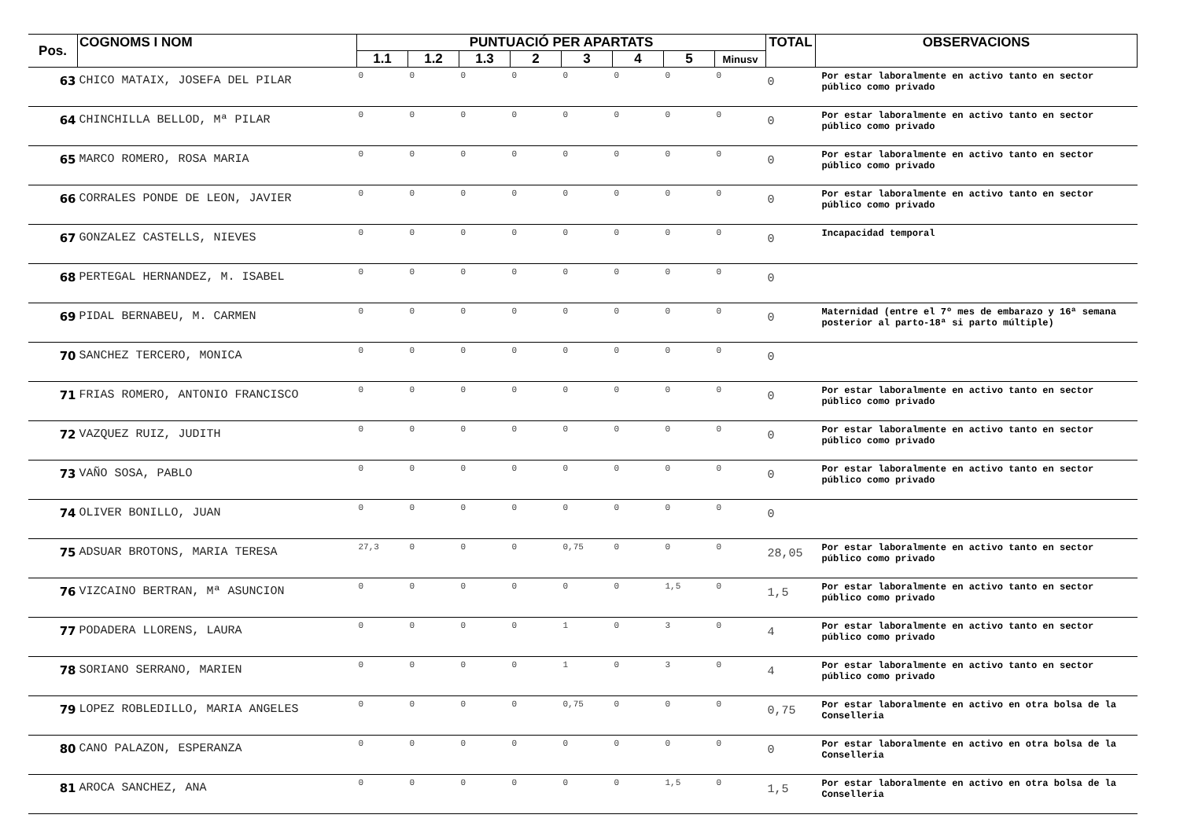| Pos. | COGNOMS I NOM | PUNTUACIÓ PER APARTATS | | | | | | | | TOTAL | OBSERVACIONS |
| --- | --- | --- | --- | --- | --- | --- | --- | --- | --- | --- | --- |
| | | 1.1 | 1.2 | 1.3 | 2 | 3 | 4 | 5 | Minusv | | |
| 63 | CHICO MATAIX, JOSEFA DEL PILAR | 0 | 0 | 0 | 0 | 0 | 0 | 0 | 0 | 0 | Por estar laboralmente en activo tanto en sector público como privado |
| 64 | CHINCHILLA BELLOD, Mª PILAR | 0 | 0 | 0 | 0 | 0 | 0 | 0 | 0 | 0 | Por estar laboralmente en activo tanto en sector público como privado |
| 65 | MARCO ROMERO, ROSA MARIA | 0 | 0 | 0 | 0 | 0 | 0 | 0 | 0 | 0 | Por estar laboralmente en activo tanto en sector público como privado |
| 66 | CORRALES PONDE DE LEON, JAVIER | 0 | 0 | 0 | 0 | 0 | 0 | 0 | 0 | 0 | Por estar laboralmente en activo tanto en sector público como privado |
| 67 | GONZALEZ CASTELLS, NIEVES | 0 | 0 | 0 | 0 | 0 | 0 | 0 | 0 | 0 | Incapacidad temporal |
| 68 | PERTEGAL HERNANDEZ, M. ISABEL | 0 | 0 | 0 | 0 | 0 | 0 | 0 | 0 | 0 | |
| 69 | PIDAL BERNABEU, M. CARMEN | 0 | 0 | 0 | 0 | 0 | 0 | 0 | 0 | 0 | Maternidad (entre el 7º mes de embarazo y 16ª semana posterior al parto-18ª si parto múltiple) |
| 70 | SANCHEZ TERCERO, MONICA | 0 | 0 | 0 | 0 | 0 | 0 | 0 | 0 | 0 | |
| 71 | FRIAS ROMERO, ANTONIO FRANCISCO | 0 | 0 | 0 | 0 | 0 | 0 | 0 | 0 | 0 | Por estar laboralmente en activo tanto en sector público como privado |
| 72 | VAZQUEZ RUIZ, JUDITH | 0 | 0 | 0 | 0 | 0 | 0 | 0 | 0 | 0 | Por estar laboralmente en activo tanto en sector público como privado |
| 73 | VAÑO SOSA, PABLO | 0 | 0 | 0 | 0 | 0 | 0 | 0 | 0 | 0 | Por estar laboralmente en activo tanto en sector público como privado |
| 74 | OLIVER BONILLO, JUAN | 0 | 0 | 0 | 0 | 0 | 0 | 0 | 0 | 0 | |
| 75 | ADSUAR BROTONS, MARIA TERESA | 27,3 | 0 | 0 | 0 | 0,75 | 0 | 0 | 0 | 28,05 | Por estar laboralmente en activo tanto en sector público como privado |
| 76 | VIZCAINO BERTRAN, Mª ASUNCION | 0 | 0 | 0 | 0 | 0 | 0 | 1,5 | 0 | 1,5 | Por estar laboralmente en activo tanto en sector público como privado |
| 77 | PODADERA LLORENS, LAURA | 0 | 0 | 0 | 0 | 1 | 0 | 3 | 0 | 4 | Por estar laboralmente en activo tanto en sector público como privado |
| 78 | SORIANO SERRANO, MARIEN | 0 | 0 | 0 | 0 | 1 | 0 | 3 | 0 | 4 | Por estar laboralmente en activo tanto en sector público como privado |
| 79 | LOPEZ ROBLEDILLO, MARIA ANGELES | 0 | 0 | 0 | 0 | 0,75 | 0 | 0 | 0 | 0,75 | Por estar laboralmente en activo en otra bolsa de la Conselleria |
| 80 | CANO PALAZON, ESPERANZA | 0 | 0 | 0 | 0 | 0 | 0 | 0 | 0 | 0 | Por estar laboralmente en activo en otra bolsa de la Conselleria |
| 81 | AROCA SANCHEZ, ANA | 0 | 0 | 0 | 0 | 0 | 0 | 1,5 | 0 | 1,5 | Por estar laboralmente en activo en otra bolsa de la Conselleria |